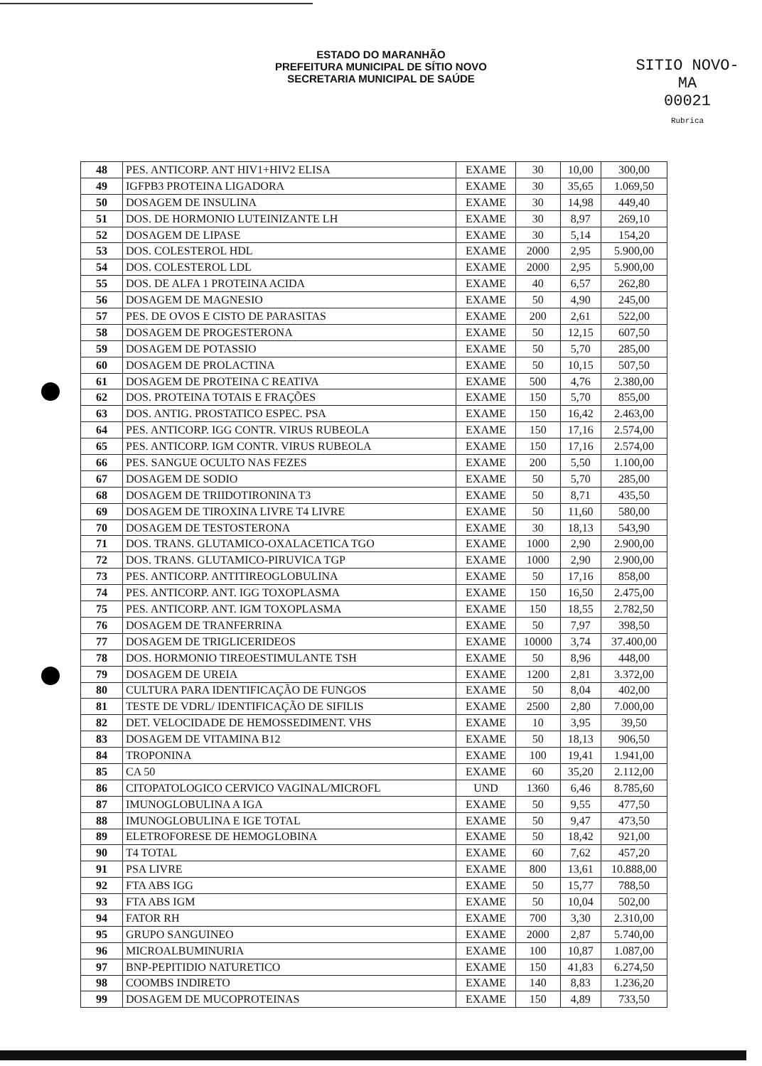ESTADO DO MARANHÃO
PREFEITURA MUNICIPAL DE SÍTIO NOVO
SECRETARIA MUNICIPAL DE SAÚDE
SITIO NOVO-MA
00021
Rubrica
| 48 | PES. ANTICORP. ANT HIV1+HIV2 ELISA | EXAME | 30 | 10,00 | 300,00 |
| 49 | IGFPB3 PROTEINA LIGADORA | EXAME | 30 | 35,65 | 1.069,50 |
| 50 | DOSAGEM DE INSULINA | EXAME | 30 | 14,98 | 449,40 |
| 51 | DOS. DE HORMONIO LUTEINIZANTE LH | EXAME | 30 | 8,97 | 269,10 |
| 52 | DOSAGEM DE LIPASE | EXAME | 30 | 5,14 | 154,20 |
| 53 | DOS. COLESTEROL HDL | EXAME | 2000 | 2,95 | 5.900,00 |
| 54 | DOS. COLESTEROL LDL | EXAME | 2000 | 2,95 | 5.900,00 |
| 55 | DOS. DE ALFA 1 PROTEINA ACIDA | EXAME | 40 | 6,57 | 262,80 |
| 56 | DOSAGEM DE MAGNESIO | EXAME | 50 | 4,90 | 245,00 |
| 57 | PES. DE OVOS E CISTO DE PARASITAS | EXAME | 200 | 2,61 | 522,00 |
| 58 | DOSAGEM DE PROGESTERONA | EXAME | 50 | 12,15 | 607,50 |
| 59 | DOSAGEM DE POTASSIO | EXAME | 50 | 5,70 | 285,00 |
| 60 | DOSAGEM DE PROLACTINA | EXAME | 50 | 10,15 | 507,50 |
| 61 | DOSAGEM DE PROTEINA C REATIVA | EXAME | 500 | 4,76 | 2.380,00 |
| 62 | DOS. PROTEINA TOTAIS E FRAÇÕES | EXAME | 150 | 5,70 | 855,00 |
| 63 | DOS. ANTIG. PROSTATICO ESPEC. PSA | EXAME | 150 | 16,42 | 2.463,00 |
| 64 | PES. ANTICORP. IGG CONTR. VIRUS RUBEOLA | EXAME | 150 | 17,16 | 2.574,00 |
| 65 | PES. ANTICORP. IGM CONTR. VIRUS RUBEOLA | EXAME | 150 | 17,16 | 2.574,00 |
| 66 | PES. SANGUE OCULTO NAS FEZES | EXAME | 200 | 5,50 | 1.100,00 |
| 67 | DOSAGEM DE SODIO | EXAME | 50 | 5,70 | 285,00 |
| 68 | DOSAGEM DE TRIIDOTIRONINA T3 | EXAME | 50 | 8,71 | 435,50 |
| 69 | DOSAGEM DE TIROXINA LIVRE T4 LIVRE | EXAME | 50 | 11,60 | 580,00 |
| 70 | DOSAGEM DE TESTOSTERONA | EXAME | 30 | 18,13 | 543,90 |
| 71 | DOS. TRANS. GLUTAMICO-OXALACETICA TGO | EXAME | 1000 | 2,90 | 2.900,00 |
| 72 | DOS. TRANS. GLUTAMICO-PIRUVICA TGP | EXAME | 1000 | 2,90 | 2.900,00 |
| 73 | PES. ANTICORP. ANTITIREOGLOBULINA | EXAME | 50 | 17,16 | 858,00 |
| 74 | PES. ANTICORP. ANT. IGG TOXOPLASMA | EXAME | 150 | 16,50 | 2.475,00 |
| 75 | PES. ANTICORP. ANT. IGM TOXOPLASMA | EXAME | 150 | 18,55 | 2.782,50 |
| 76 | DOSAGEM DE TRANFERRINA | EXAME | 50 | 7,97 | 398,50 |
| 77 | DOSAGEM DE TRIGLICERIDEOS | EXAME | 10000 | 3,74 | 37.400,00 |
| 78 | DOS. HORMONIO TIREOESTIMULANTE TSH | EXAME | 50 | 8,96 | 448,00 |
| 79 | DOSAGEM DE UREIA | EXAME | 1200 | 2,81 | 3.372,00 |
| 80 | CULTURA PARA IDENTIFICAÇÃO DE FUNGOS | EXAME | 50 | 8,04 | 402,00 |
| 81 | TESTE DE VDRL/ IDENTIFICAÇÃO DE SIFILIS | EXAME | 2500 | 2,80 | 7.000,00 |
| 82 | DET. VELOCIDADE DE HEMOSSEDIMENT. VHS | EXAME | 10 | 3,95 | 39,50 |
| 83 | DOSAGEM DE VITAMINA B12 | EXAME | 50 | 18,13 | 906,50 |
| 84 | TROPONINA | EXAME | 100 | 19,41 | 1.941,00 |
| 85 | CA 50 | EXAME | 60 | 35,20 | 2.112,00 |
| 86 | CITOPATOLOGICO CERVICO VAGINAL/MICROFL | UND | 1360 | 6,46 | 8.785,60 |
| 87 | IMUNOGLOBULINA A IGA | EXAME | 50 | 9,55 | 477,50 |
| 88 | IMUNOGLOBULINA E IGE TOTAL | EXAME | 50 | 9,47 | 473,50 |
| 89 | ELETROFORESE DE HEMOGLOBINA | EXAME | 50 | 18,42 | 921,00 |
| 90 | T4 TOTAL | EXAME | 60 | 7,62 | 457,20 |
| 91 | PSA LIVRE | EXAME | 800 | 13,61 | 10.888,00 |
| 92 | FTA ABS IGG | EXAME | 50 | 15,77 | 788,50 |
| 93 | FTA ABS IGM | EXAME | 50 | 10,04 | 502,00 |
| 94 | FATOR RH | EXAME | 700 | 3,30 | 2.310,00 |
| 95 | GRUPO SANGUINEO | EXAME | 2000 | 2,87 | 5.740,00 |
| 96 | MICROALBUMINURIA | EXAME | 100 | 10,87 | 1.087,00 |
| 97 | BNP-PEPITIDIO NATURETICO | EXAME | 150 | 41,83 | 6.274,50 |
| 98 | COOMBS INDIRETO | EXAME | 140 | 8,83 | 1.236,20 |
| 99 | DOSAGEM DE MUCOPROTEINAS | EXAME | 150 | 4,89 | 733,50 |